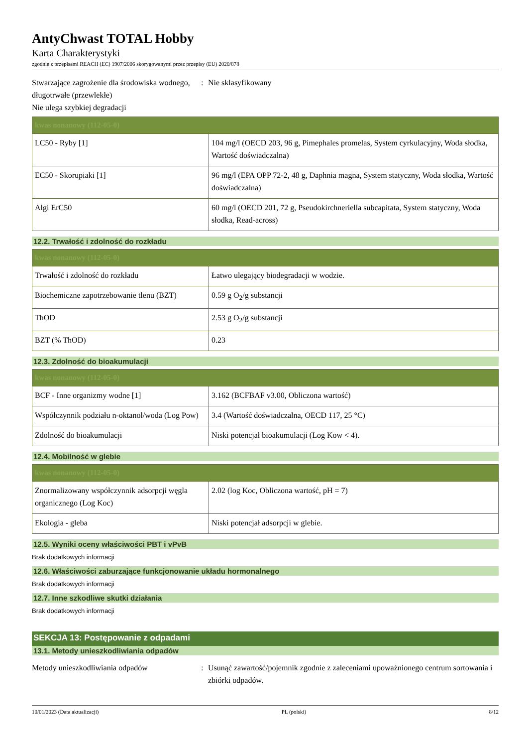AntyChwast TOTAL Hobby
Karta Charakterystyki
zgodnie z przepisami REACH (EC) 1907/2006 skorygowanymi przez przepisy (EU) 2020/878
Stwarzające zagrożenie dla środowiska wodnego, długotrwałe (przewlekłe)
Nie ulega szybkiej degradacji
: Nie sklasyfikowany
| kwas nonanowy (112-05-0) | |
| --- | --- |
| LC50 - Ryby [1] | 104 mg/l (OECD 203, 96 g, Pimephales promelas, System cyrkulacyjny, Woda słodka, Wartość doświadczalna) |
| EC50 - Skorupiaki [1] | 96 mg/l (EPA OPP 72-2, 48 g, Daphnia magna, System statyczny, Woda słodka, Wartość doświadczalna) |
| Algi ErC50 | 60 mg/l (OECD 201, 72 g, Pseudokirchneriella subcapitata, System statyczny, Woda słodka, Read-across) |
12.2. Trwałość i zdolność do rozkładu
| kwas nonanowy (112-05-0) | |
| --- | --- |
| Trwałość i zdolność do rozkładu | Łatwo ulegający biodegradacji w wodzie. |
| Biochemiczne zapotrzebowanie tlenu (BZT) | 0.59 g O<sub>2</sub>/g substancji |
| ThOD | 2.53 g O<sub>2</sub>/g substancji |
| BZT (% ThOD) | 0.23 |
12.3. Zdolność do bioakumulacji
| kwas nonanowy (112-05-0) | |
| --- | --- |
| BCF - Inne organizmy wodne [1] | 3.162 (BCFBAF v3.00, Obliczona wartość) |
| Współczynnik podziału n-oktanol/woda (Log Pow) | 3.4 (Wartość doświadczalna, OECD 117, 25 °C) |
| Zdolność do bioakumulacji | Niski potencjał bioakumulacji (Log Kow < 4). |
12.4. Mobilność w glebie
| kwas nonanowy (112-05-0) | |
| --- | --- |
| Znormalizowany współczynnik adsorpcji węgla organicznego (Log Koc) | 2.02 (log Koc, Obliczona wartość, pH = 7) |
| Ekologia - gleba | Niski potencjał adsorpcji w glebie. |
12.5. Wyniki oceny właściwości PBT i vPvB
Brak dodatkowych informacji
12.6. Właściwości zaburzające funkcjonowanie układu hormonalnego
Brak dodatkowych informacji
12.7. Inne szkodliwe skutki działania
Brak dodatkowych informacji
SEKCJA 13: Postępowanie z odpadami
13.1. Metody unieszkodliwiania odpadów
Metody unieszkodliwiania odpadów : Usunąć zawartość/pojemnik zgodnie z zaleceniami upoważnionego centrum sortowania i zbiórki odpadów.
10/01/2023 (Data aktualizacji) PL (polski) 8/12